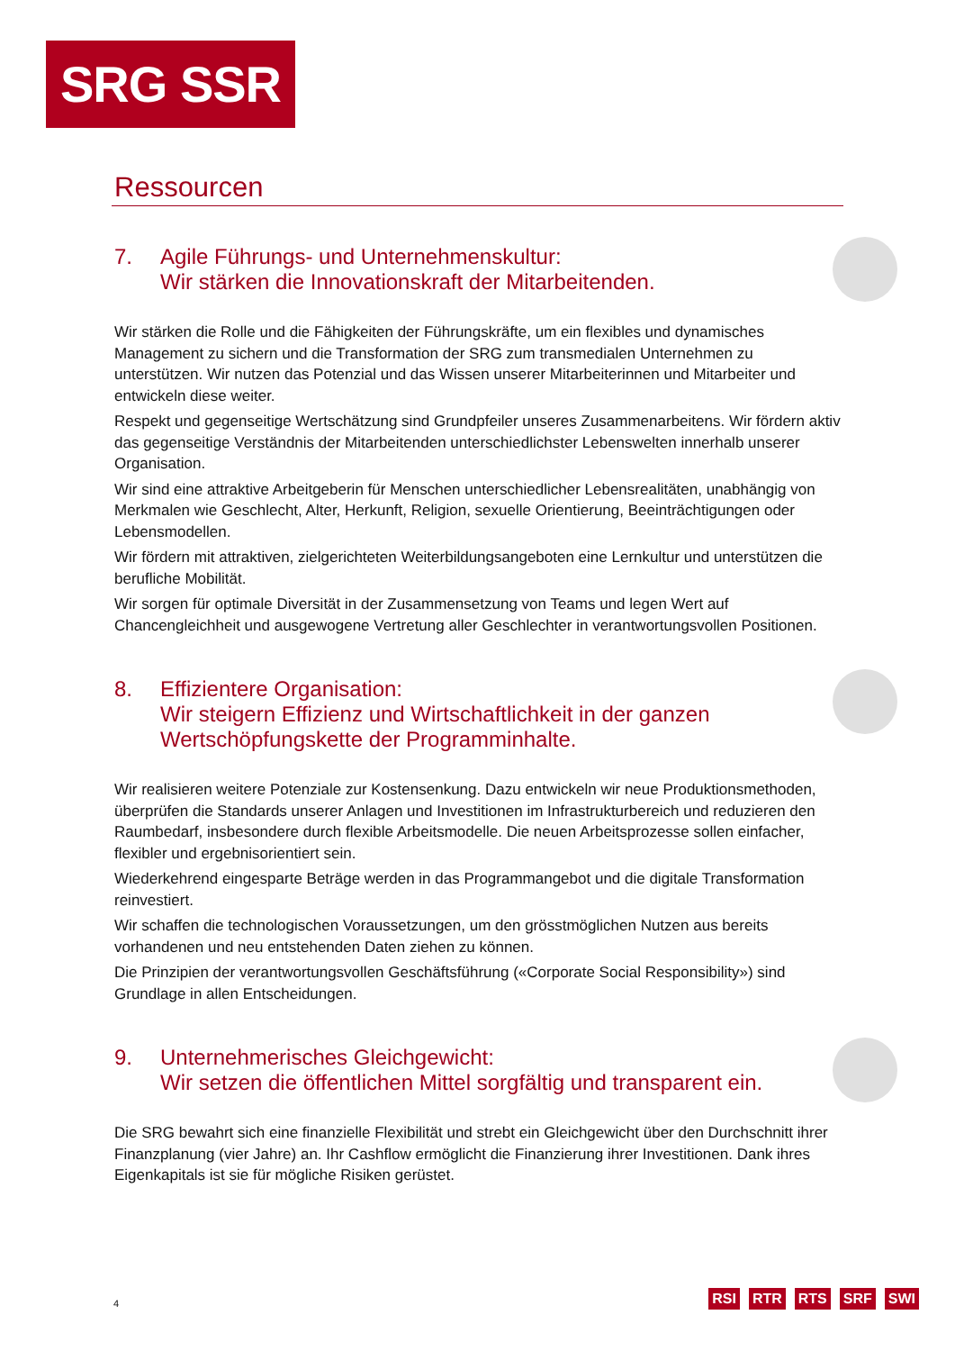SRG SSR
Ressourcen
7. Agile Führungs- und Unternehmenskultur:
Wir stärken die Innovationskraft der Mitarbeitenden.
Wir stärken die Rolle und die Fähigkeiten der Führungskräfte, um ein flexibles und dynamisches Management zu sichern und die Transformation der SRG zum transmedialen Unternehmen zu unterstützen. Wir nutzen das Potenzial und das Wissen unserer Mitarbeiterinnen und Mitarbeiter und entwickeln diese weiter.
Respekt und gegenseitige Wertschätzung sind Grundpfeiler unseres Zusammenarbeitens. Wir fördern aktiv das gegenseitige Verständnis der Mitarbeitenden unterschiedlichster Lebenswelten innerhalb unserer Organisation.
Wir sind eine attraktive Arbeitgeberin für Menschen unterschiedlicher Lebensrealitäten, unabhängig von Merkmalen wie Geschlecht, Alter, Herkunft, Religion, sexuelle Orientierung, Beeinträchtigungen oder Lebensmodellen.
Wir fördern mit attraktiven, zielgerichteten Weiterbildungsangeboten eine Lernkultur und unterstützen die berufliche Mobilität.
Wir sorgen für optimale Diversität in der Zusammensetzung von Teams und legen Wert auf Chancengleichheit und ausgewogene Vertretung aller Geschlechter in verantwortungsvollen Positionen.
8. Effizientere Organisation:
Wir steigern Effizienz und Wirtschaftlichkeit in der ganzen Wertschöpfungskette der Programminhalte.
Wir realisieren weitere Potenziale zur Kostensenkung. Dazu entwickeln wir neue Produktionsmethoden, überprüfen die Standards unserer Anlagen und Investitionen im Infrastrukturbereich und reduzieren den Raumbedarf, insbesondere durch flexible Arbeitsmodelle. Die neuen Arbeitsprozesse sollen einfacher, flexibler und ergebnisorientiert sein.
Wiederkehrend eingesparte Beträge werden in das Programmangebot und die digitale Transformation reinvestiert.
Wir schaffen die technologischen Voraussetzungen, um den grösstmöglichen Nutzen aus bereits vorhandenen und neu entstehenden Daten ziehen zu können.
Die Prinzipien der verantwortungsvollen Geschäftsführung («Corporate Social Responsibility») sind Grundlage in allen Entscheidungen.
9. Unternehmerisches Gleichgewicht:
Wir setzen die öffentlichen Mittel sorgfältig und transparent ein.
Die SRG bewahrt sich eine finanzielle Flexibilität und strebt ein Gleichgewicht über den Durchschnitt ihrer Finanzplanung (vier Jahre) an. Ihr Cashflow ermöglicht die Finanzierung ihrer Investitionen. Dank ihres Eigenkapitals ist sie für mögliche Risiken gerüstet.
4 RSI RTR RTS SRF SWI